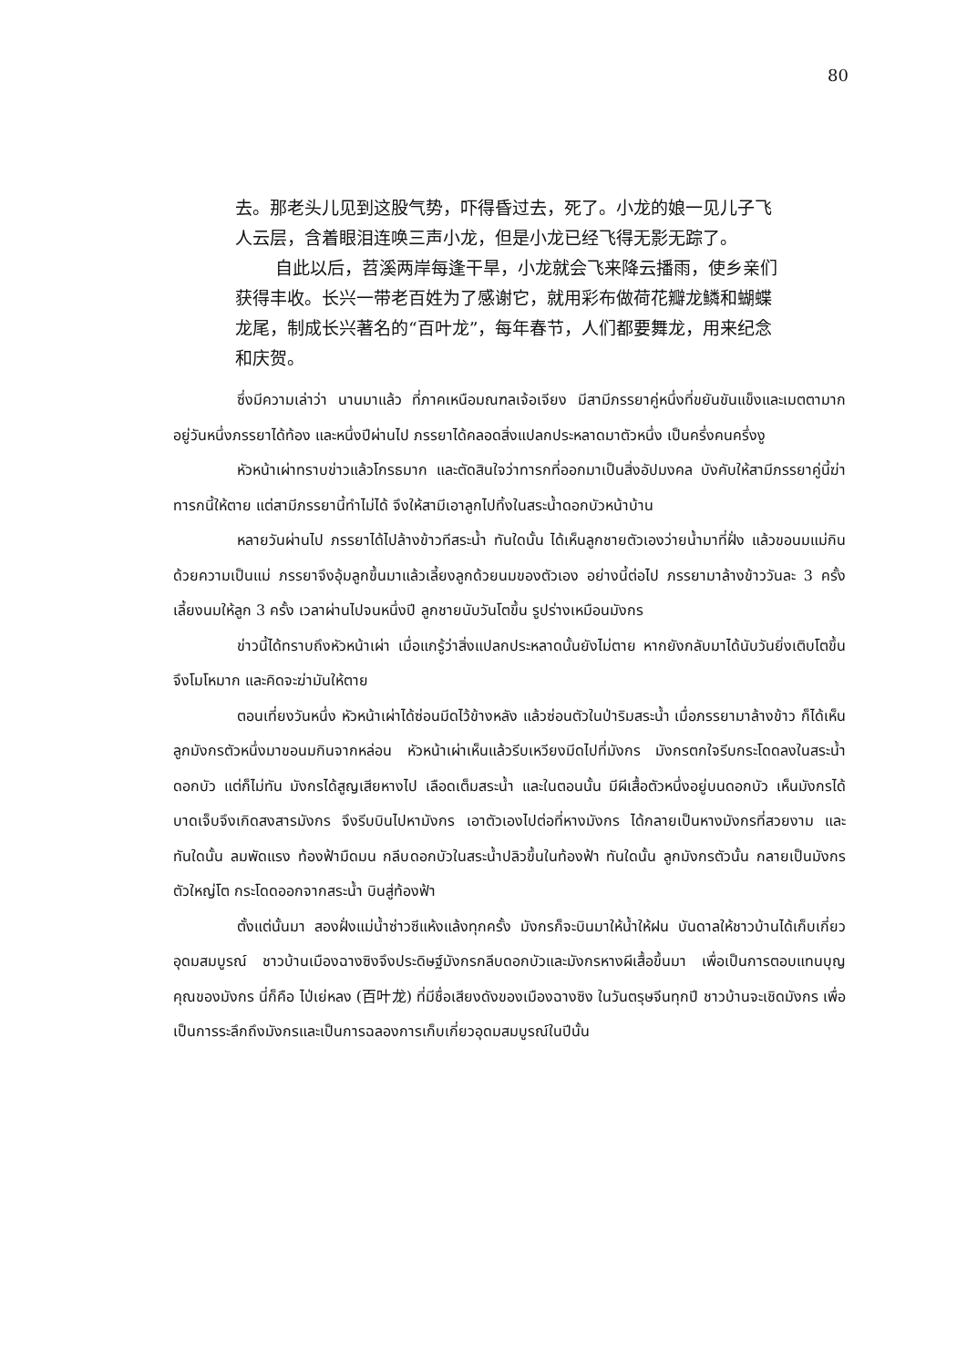80
去。那老头儿见到这股气势，吓得昏过去，死了。小龙的娘一见儿子飞人云层，含着眼泪连唤三声小龙，但是小龙已经飞得无影无踪了。
自此以后，苕溪两岸每逢干旱，小龙就会飞来降云播雨，使乡亲们获得丰收。长兴一带老百姓为了感谢它，就用彩布做荷花瓣龙鳞和蝴蝶龙尾，制成长兴著名的“百叶龙”，每年春节，人们都要舞龙，用来纪念和庆贺。
ซึ่งมีความเล่าว่า นานมาแล้ว ที่ภาคเหนือมณฑลเจ้อเจียง มีสามีภรรยาคู่หนึ่งที่ขยันขันแข็งและเมตตามาก อยู่วันหนึ่งภรรยาได้ท้อง และหนึ่งปีผ่านไป ภรรยาได้คลอดสิ่งแปลกประหลาดมาตัวหนึ่ง เป็นครึ่งคนครึ่งงู
หัวหน้าเผ่าทราบข่าวแล้วโกรธมาก และตัดสินใจว่าทารกที่ออกมาเป็นสิ่งอัปมงคล บังคับให้สามีภรรยาคู่นี้ฆ่าทารกนี้ให้ตาย แต่สามีภรรยานี้ทำไม่ได้ จึงให้สามีเอาลูกไปทิ้งในสระน้ำดอกบัวหน้าบ้าน
หลายวันผ่านไป ภรรยาได้ไปล้างข้าวทีสระน้ำ ทันใดนั้น ได้เห็นลูกชายตัวเองว่ายน้ำมาที่ฝั่ง แล้วขอนมแม่กิน ด้วยความเป็นแม่ ภรรยาจึงอุ้มลูกขึ้นมาแล้วเลี้ยงลูกด้วยนมของตัวเอง อย่างนี้ต่อไป ภรรยามาล้างข้าววันละ 3 ครั้ง เลี้ยงนมให้ลูก 3 ครั้ง เวลาผ่านไปจนหนึ่งปี ลูกชายนับวันโตขึ้น รูปร่างเหมือนมังกร
ข่าวนี้ได้ทราบถึงหัวหน้าเผ่า เมื่อแกรู้ว่าสิ่งแปลกประหลาดนั้นยังไม่ตาย หากยังกลับมาได้นับวันยิ่งเติบโตขึ้น จึงโมโหมาก และคิดจะฆ่ามันให้ตาย
ตอนเที่ยงวันหนึ่ง หัวหน้าเผ่าได้ซ่อนมีดไว้ข้างหลัง แล้วซ่อนตัวในป่าริมสระน้ำ เมื่อภรรยามาล้างข้าว ก็ได้เห็นลูกมังกรตัวหนึ่งมาขอนมกินจากหล่อน หัวหน้าเผ่าเห็นแล้วรีบเหวียงมีดไปที่มังกร มังกรตกใจรีบกระโดดลงในสระน้ำดอกบัว แต่ก็ไม่ทัน มังกรได้สูญเสียหางไป เลือดเต็มสระน้ำ และในตอนนั้น มีผีเสื้อตัวหนึ่งอยู่บนดอกบัว เห็นมังกรได้บาดเจ็บจึงเกิดสงสารมังกร จึงรีบบินไปหามังกร เอาตัวเองไปต่อที่หางมังกร ได้กลายเป็นหางมังกรที่สวยงาม และทันใดนั้น ลมพัดแรง ท้องฟ้ามืดมน กลีบดอกบัวในสระน้ำปลิวขึ้นในท้องฟ้า ทันใดนั้น ลูกมังกรตัวนั้น กลายเป็นมังกรตัวใหญ่โต กระโดดออกจากสระน้ำ บินสู่ท้องฟ้า
ตั้งแต่นั้นมา สองฝั่งแม่น้ำซ่าวซีแห้งแล้งทุกครั้ง มังกรก็จะบินมาให้น้ำให้ฝน บันดาลให้ชาวบ้านได้เก็บเกี่ยวอุดมสมบูรณ์ ชาวบ้านเมืองฉางซิงจึงประดิษฐ์มังกรกลีบดอกบัวและมังกรหางผีเสื้อขึ้นมา เพื่อเป็นการตอบแทนบุญคุณของมังกร นี่ก็คือ ไป่เย่หลง (百叶龙) ที่มีชื่อเสียงดังของเมืองฉางซิง ในวันตรุษจีนทุกปี ชาวบ้านจะเชิดมังกร เพื่อเป็นการระลึกถึงมังกรและเป็นการฉลองการเก็บเกี่ยวอุดมสมบูรณ์ในปีนั้น